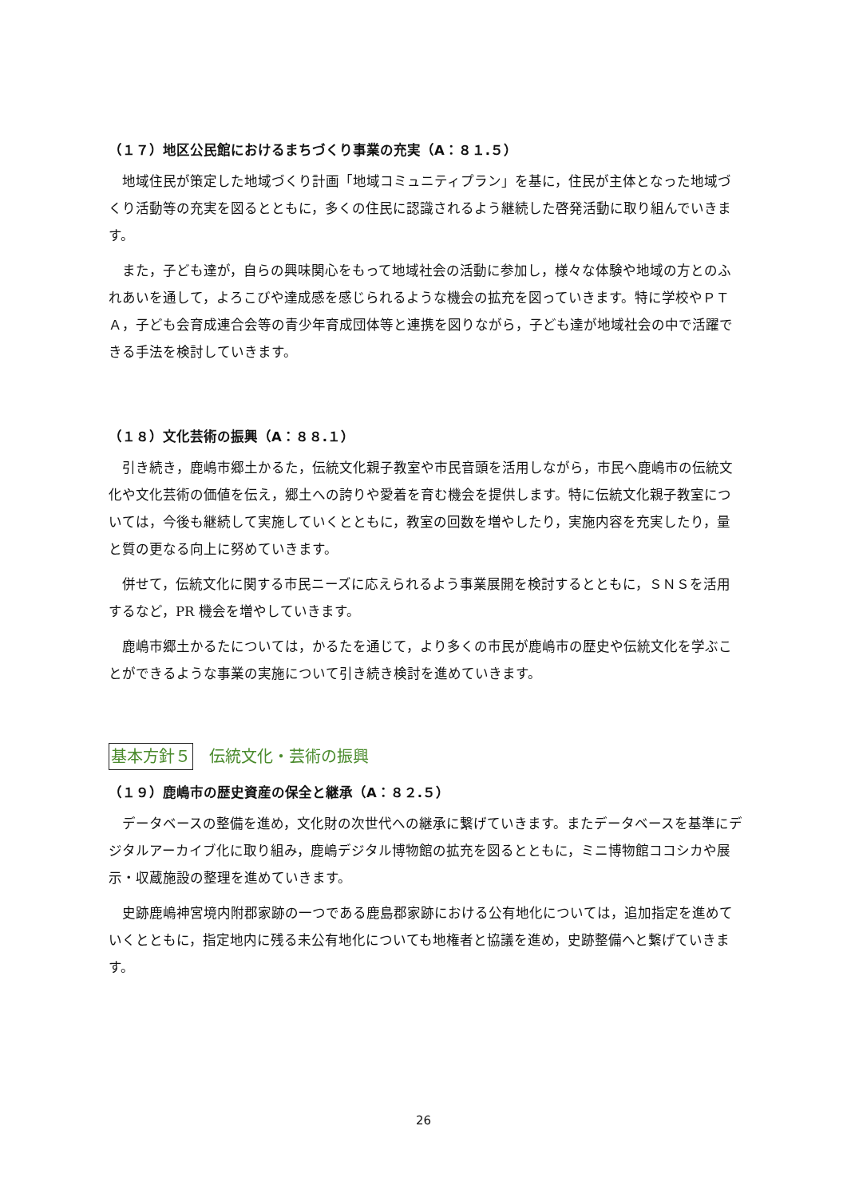（１７）地区公民館におけるまちづくり事業の充実（A：８１.５）
地域住民が策定した地域づくり計画「地域コミュニティプラン」を基に，住民が主体となった地域づくり活動等の充実を図るとともに，多くの住民に認識されるよう継続した啓発活動に取り組んでいきます。
また，子ども達が，自らの興味関心をもって地域社会の活動に参加し，様々な体験や地域の方とのふれあいを通して，よろこびや達成感を感じられるような機会の拡充を図っていきます。特に学校やＰＴＡ，子ども会育成連合会等の青少年育成団体等と連携を図りながら，子ども達が地域社会の中で活躍できる手法を検討していきます。
（１８）文化芸術の振興（A：８８.１）
引き続き，鹿嶋市郷土かるた，伝統文化親子教室や市民音頭を活用しながら，市民へ鹿嶋市の伝統文化や文化芸術の価値を伝え，郷土への誇りや愛着を育む機会を提供します。特に伝統文化親子教室については，今後も継続して実施していくとともに，教室の回数を増やしたり，実施内容を充実したり，量と質の更なる向上に努めていきます。
併せて，伝統文化に関する市民ニーズに応えられるよう事業展開を検討するとともに，ＳＮＳを活用するなど，PR 機会を増やしていきます。
鹿嶋市郷土かるたについては，かるたを通じて，より多くの市民が鹿嶋市の歴史や伝統文化を学ぶことができるような事業の実施について引き続き検討を進めていきます。
基本方針５ 伝統文化・芸術の振興
（１９）鹿嶋市の歴史資産の保全と継承（A：８２.５）
データベースの整備を進め，文化財の次世代への継承に繋げていきます。またデータベースを基準にデジタルアーカイブ化に取り組み，鹿嶋デジタル博物館の拡充を図るとともに，ミニ博物館ココシカや展示・収蔵施設の整理を進めていきます。
史跡鹿嶋神宮境内附郡家跡の一つである鹿島郡家跡における公有地化については，追加指定を進めていくとともに，指定地内に残る未公有地化についても地権者と協議を進め，史跡整備へと繋げていきます。
26